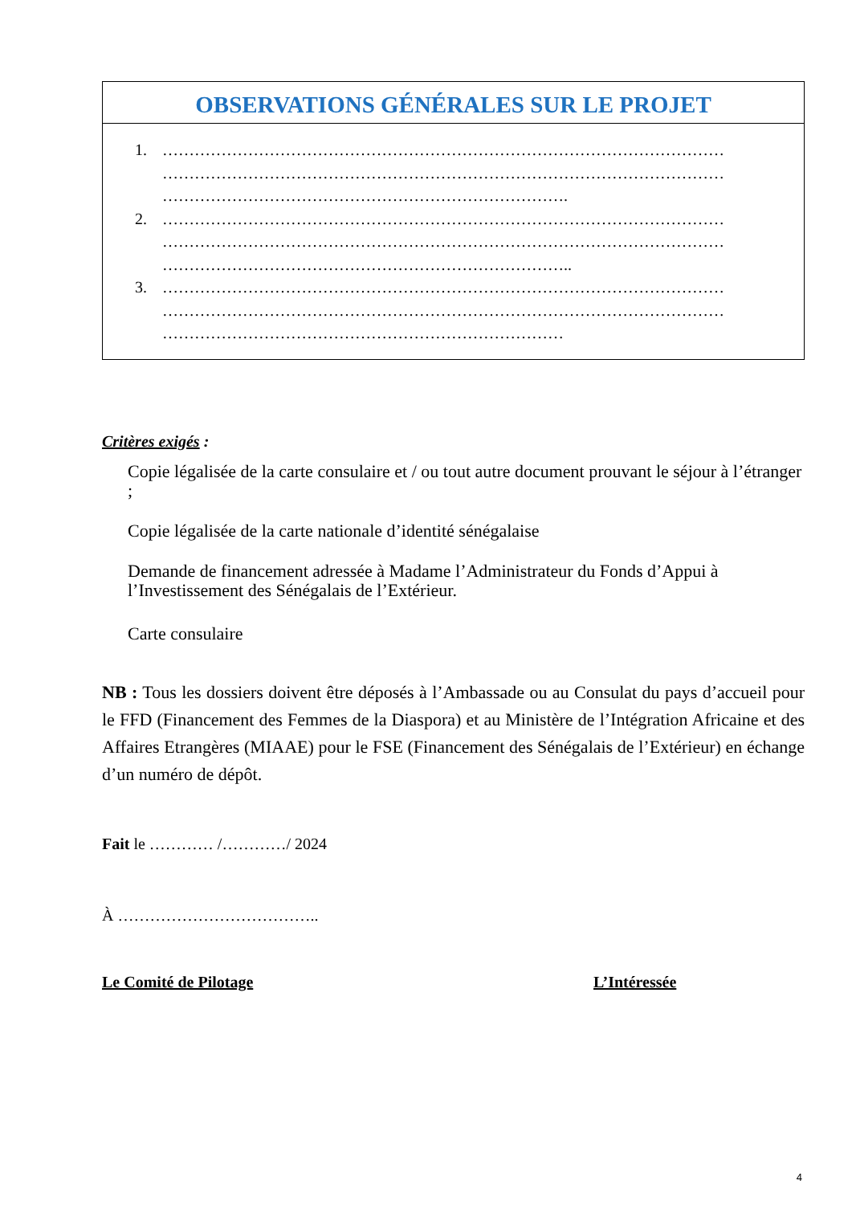| OBSERVATIONS GÉNÉRALES SUR LE PROJET |
| --- |
| 1. …………………………………………………………………………………………… …………………………………………………………………………………………… …………………………………………………………………. 2. …………………………………………………………………………………………… …………………………………………………………………………………………… ………………………………………………………………….. 3. …………………………………………………………………………………………… …………………………………………………………………………………………… ………………………………………………………………… |
Critères exigés :
Copie légalisée de la carte consulaire et / ou tout autre document prouvant le séjour à l’étranger ;
Copie légalisée de la carte nationale d’identité sénégalaise
Demande de financement adressée à Madame l’Administrateur du Fonds d’Appui à l’Investissement des Sénégalais de l’Extérieur.
Carte consulaire
NB : Tous les dossiers doivent être déposés à l’Ambassade ou au Consulat du pays d’accueil pour le FFD (Financement des Femmes de la Diaspora) et au Ministère de l’Intégration Africaine et des Affaires Etrangères (MIAAE) pour le FSE (Financement des Sénégalais de l’Extérieur) en échange d’un numéro de dépôt.
Fait le ………… /…………/ 2024
À ………………………………..
Le Comité de Pilotage L’Intéressée
4